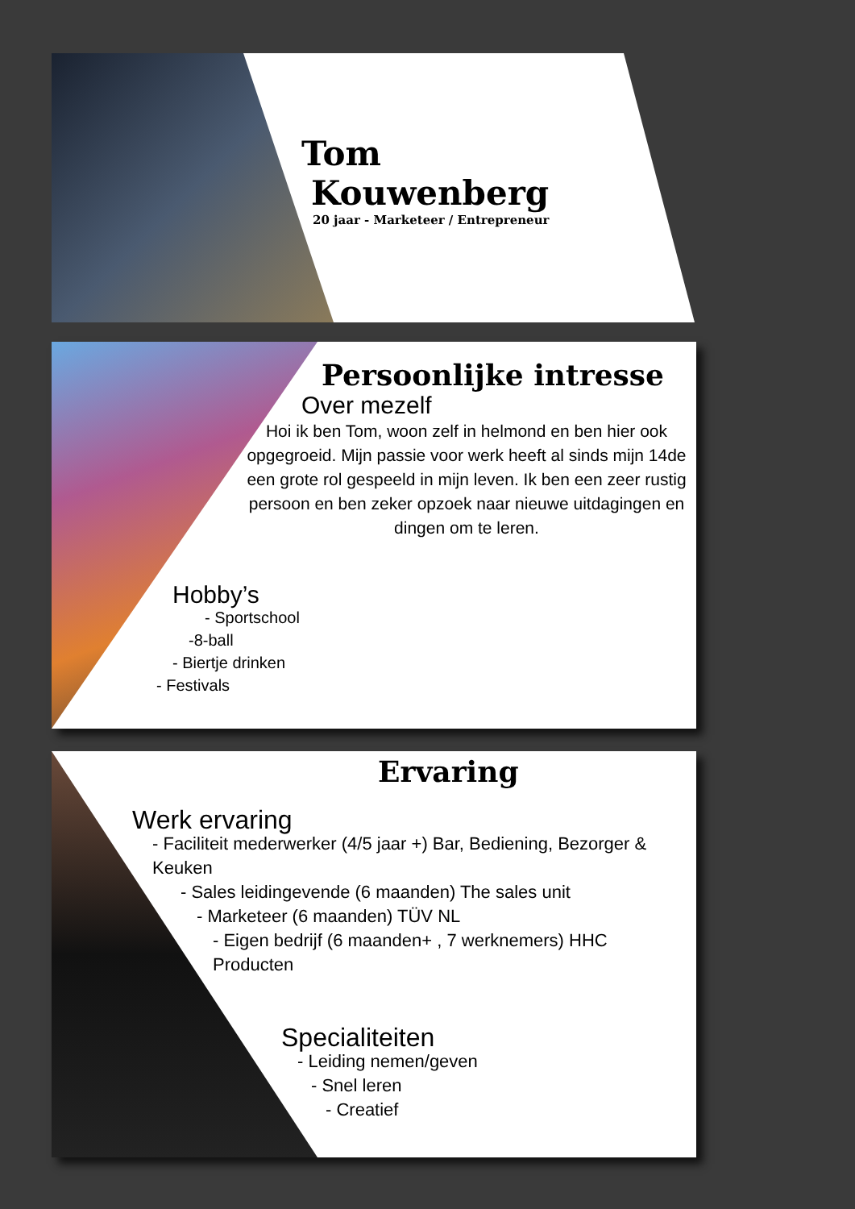Tom
Kouwenberg
20 jaar - Marketeer / Entrepreneur
Persoonlijke intresse
Over mezelf
Hoi ik ben Tom, woon zelf in helmond en ben hier ook opgegroeid. Mijn passie voor werk heeft al sinds mijn 14de een grote rol gespeeld in mijn leven. Ik ben een zeer rustig persoon en ben zeker opzoek naar nieuwe uitdagingen en dingen om te leren.
Hobby’s
- Sportschool
-8-ball
- Biertje drinken
- Festivals
Ervaring
Werk ervaring
- Faciliteit mederwerker (4/5 jaar +) Bar, Bediening, Bezorger & Keuken
- Sales leidingevende (6 maanden) The sales unit
- Marketeer (6 maanden) TÜV NL
- Eigen bedrijf (6 maanden+ , 7 werknemers) HHC Producten
Specialiteiten
- Leiding nemen/geven
- Snel leren
- Creatief